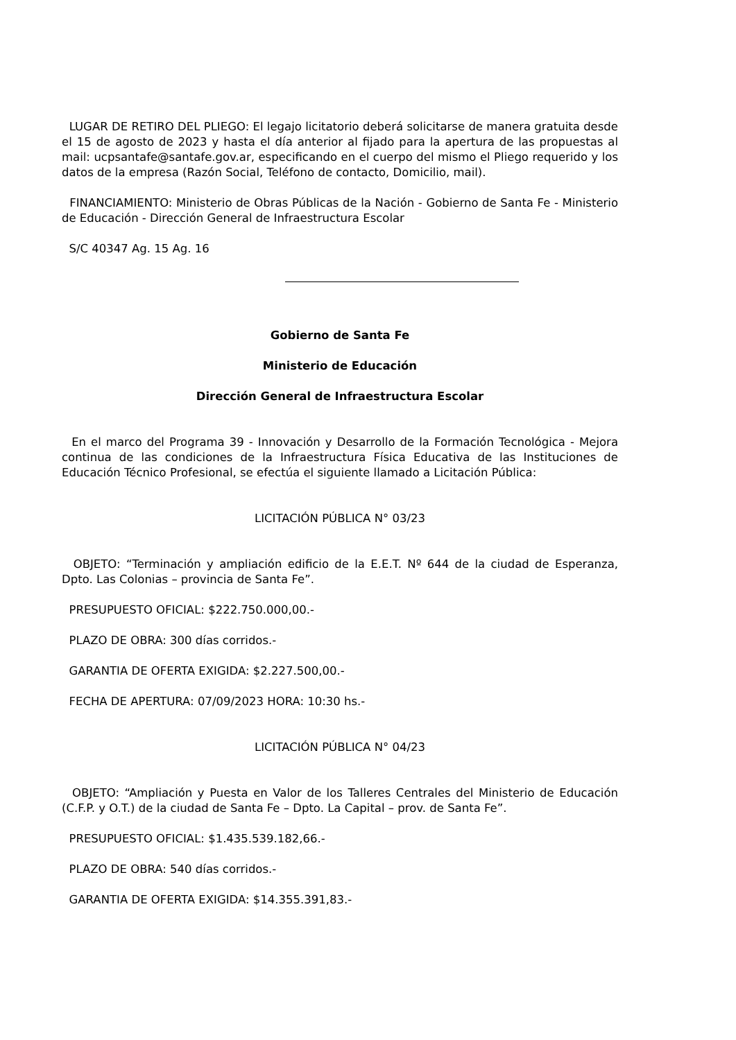LUGAR DE RETIRO DEL PLIEGO: El legajo licitatorio deberá solicitarse de manera gratuita desde el 15 de agosto de 2023 y hasta el día anterior al fijado para la apertura de las propuestas al mail: ucpsantafe@santafe.gov.ar, especificando en el cuerpo del mismo el Pliego requerido y los datos de la empresa (Razón Social, Teléfono de contacto, Domicilio, mail).
FINANCIAMIENTO: Ministerio de Obras Públicas de la Nación - Gobierno de Santa Fe - Ministerio de Educación - Dirección General de Infraestructura Escolar
S/C 40347 Ag. 15 Ag. 16
Gobierno de Santa Fe
Ministerio de Educación
Dirección General de Infraestructura Escolar
En el marco del Programa 39 - Innovación y Desarrollo de la Formación Tecnológica - Mejora continua de las condiciones de la Infraestructura Física Educativa de las Instituciones de Educación Técnico Profesional, se efectúa el siguiente llamado a Licitación Pública:
LICITACIÓN PÚBLICA N° 03/23
OBJETO: “Terminación y ampliación edificio de la E.E.T. Nº 644 de la ciudad de Esperanza, Dpto. Las Colonias – provincia de Santa Fe”.
PRESUPUESTO OFICIAL: $222.750.000,00.-
PLAZO DE OBRA: 300 días corridos.-
GARANTIA DE OFERTA EXIGIDA: $2.227.500,00.-
FECHA DE APERTURA: 07/09/2023 HORA: 10:30 hs.-
LICITACIÓN PÚBLICA N° 04/23
OBJETO: “Ampliación y Puesta en Valor de los Talleres Centrales del Ministerio de Educación (C.F.P. y O.T.) de la ciudad de Santa Fe – Dpto. La Capital – prov. de Santa Fe”.
PRESUPUESTO OFICIAL: $1.435.539.182,66.-
PLAZO DE OBRA: 540 días corridos.-
GARANTIA DE OFERTA EXIGIDA: $14.355.391,83.-